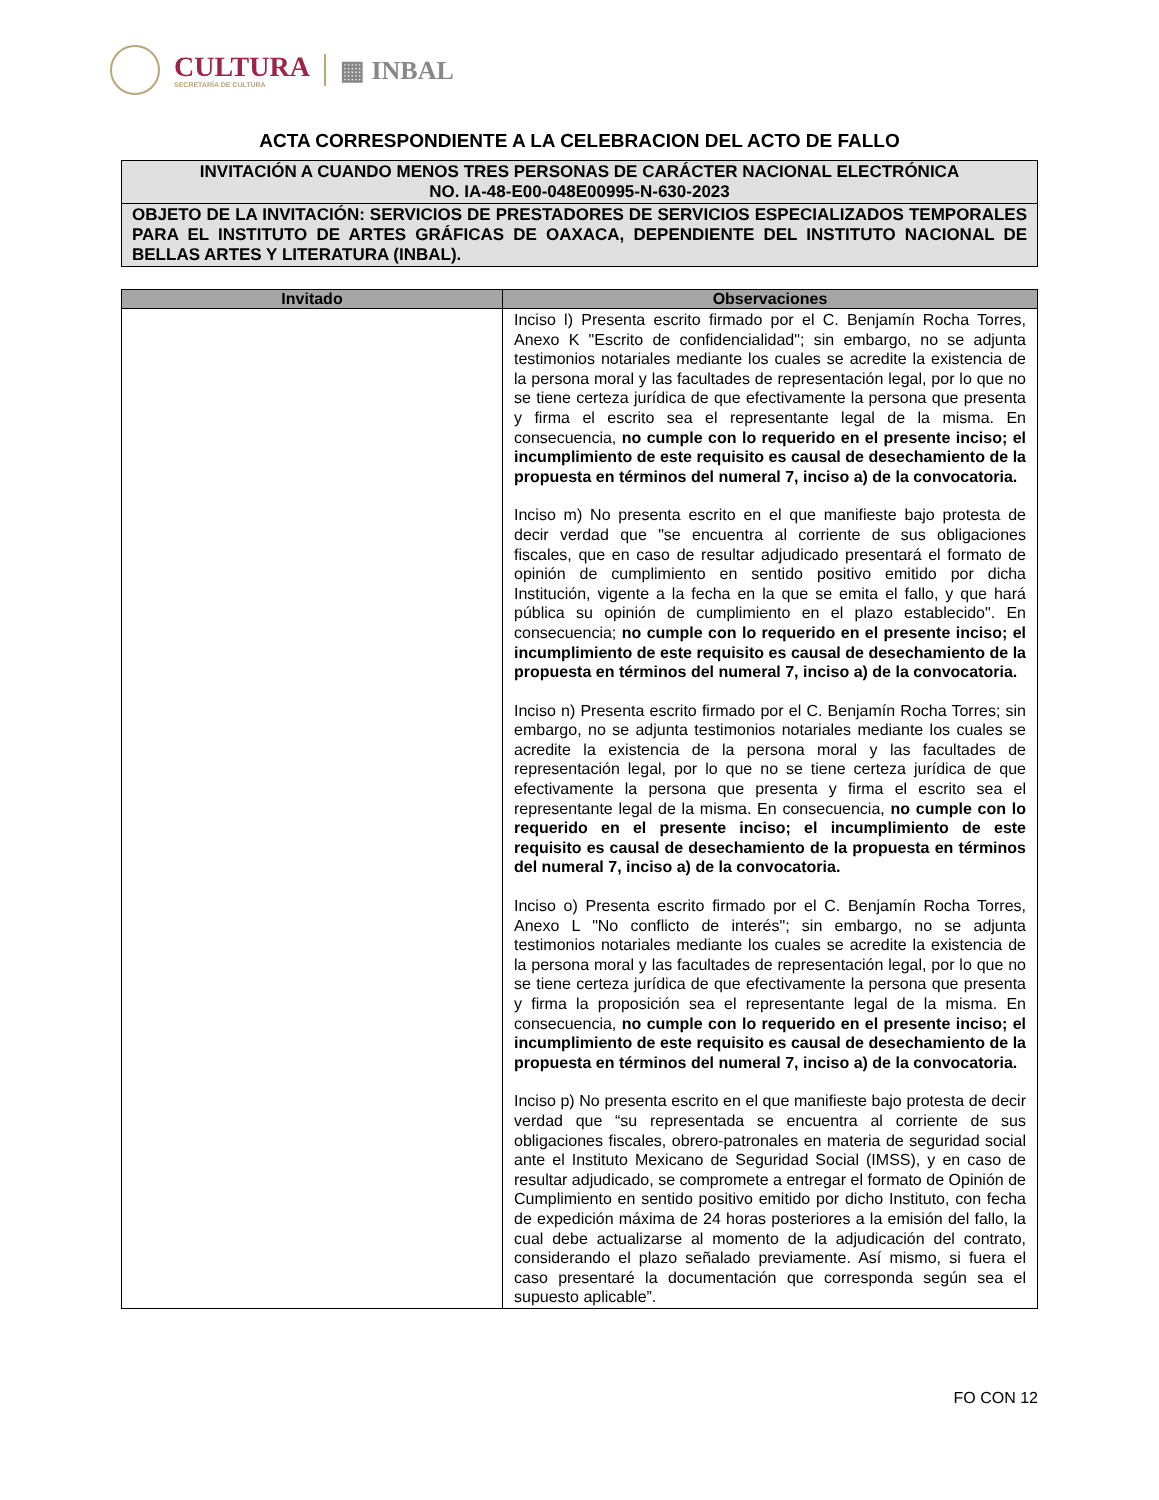CULTURA
SECRETARÍA DE CULTURA
▦ INBAL
ACTA CORRESPONDIENTE A LA CELEBRACION DEL ACTO DE FALLO
INVITACIÓN A CUANDO MENOS TRES PERSONAS DE CARÁCTER NACIONAL ELECTRÓNICA
NO. IA-48-E00-048E00995-N-630-2023
OBJETO DE LA INVITACIÓN: SERVICIOS DE PRESTADORES DE SERVICIOS ESPECIALIZADOS TEMPORALES PARA EL INSTITUTO DE ARTES GRÁFICAS DE OAXACA, DEPENDIENTE DEL INSTITUTO NACIONAL DE BELLAS ARTES Y LITERATURA (INBAL).
| Invitado | Observaciones |
| --- | --- |
| | Inciso l) Presenta escrito firmado por el C. Benjamín Rocha Torres, Anexo K "Escrito de confidencialidad"; sin embargo, no se adjunta testimonios notariales mediante los cuales se acredite la existencia de la persona moral y las facultades de representación legal, por lo que no se tiene certeza jurídica de que efectivamente la persona que presenta y firma el escrito sea el representante legal de la misma. En consecuencia, no cumple con lo requerido en el presente inciso; el incumplimiento de este requisito es causal de desechamiento de la propuesta en términos del numeral 7, inciso a) de la convocatoria. Inciso m) No presenta escrito en el que manifieste bajo protesta de decir verdad que "se encuentra al corriente de sus obligaciones fiscales, que en caso de resultar adjudicado presentará el formato de opinión de cumplimiento en sentido positivo emitido por dicha Institución, vigente a la fecha en la que se emita el fallo, y que hará pública su opinión de cumplimiento en el plazo establecido". En consecuencia; no cumple con lo requerido en el presente inciso; el incumplimiento de este requisito es causal de desechamiento de la propuesta en términos del numeral 7, inciso a) de la convocatoria. Inciso n) Presenta escrito firmado por el C. Benjamín Rocha Torres; sin embargo, no se adjunta testimonios notariales mediante los cuales se acredite la existencia de la persona moral y las facultades de representación legal, por lo que no se tiene certeza jurídica de que efectivamente la persona que presenta y firma el escrito sea el representante legal de la misma. En consecuencia, no cumple con lo requerido en el presente inciso; el incumplimiento de este requisito es causal de desechamiento de la propuesta en términos del numeral 7, inciso a) de la convocatoria. Inciso o) Presenta escrito firmado por el C. Benjamín Rocha Torres, Anexo L "No conflicto de interés"; sin embargo, no se adjunta testimonios notariales mediante los cuales se acredite la existencia de la persona moral y las facultades de representación legal, por lo que no se tiene certeza jurídica de que efectivamente la persona que presenta y firma la proposición sea el representante legal de la misma. En consecuencia, no cumple con lo requerido en el presente inciso; el incumplimiento de este requisito es causal de desechamiento de la propuesta en términos del numeral 7, inciso a) de la convocatoria. Inciso p) No presenta escrito en el que manifieste bajo protesta de decir verdad que “su representada se encuentra al corriente de sus obligaciones fiscales, obrero-patronales en materia de seguridad social ante el Instituto Mexicano de Seguridad Social (IMSS), y en caso de resultar adjudicado, se compromete a entregar el formato de Opinión de Cumplimiento en sentido positivo emitido por dicho Instituto, con fecha de expedición máxima de 24 horas posteriores a la emisión del fallo, la cual debe actualizarse al momento de la adjudicación del contrato, considerando el plazo señalado previamente. Así mismo, si fuera el caso presentaré la documentación que corresponda según sea el supuesto aplicable”. |
FO CON 12